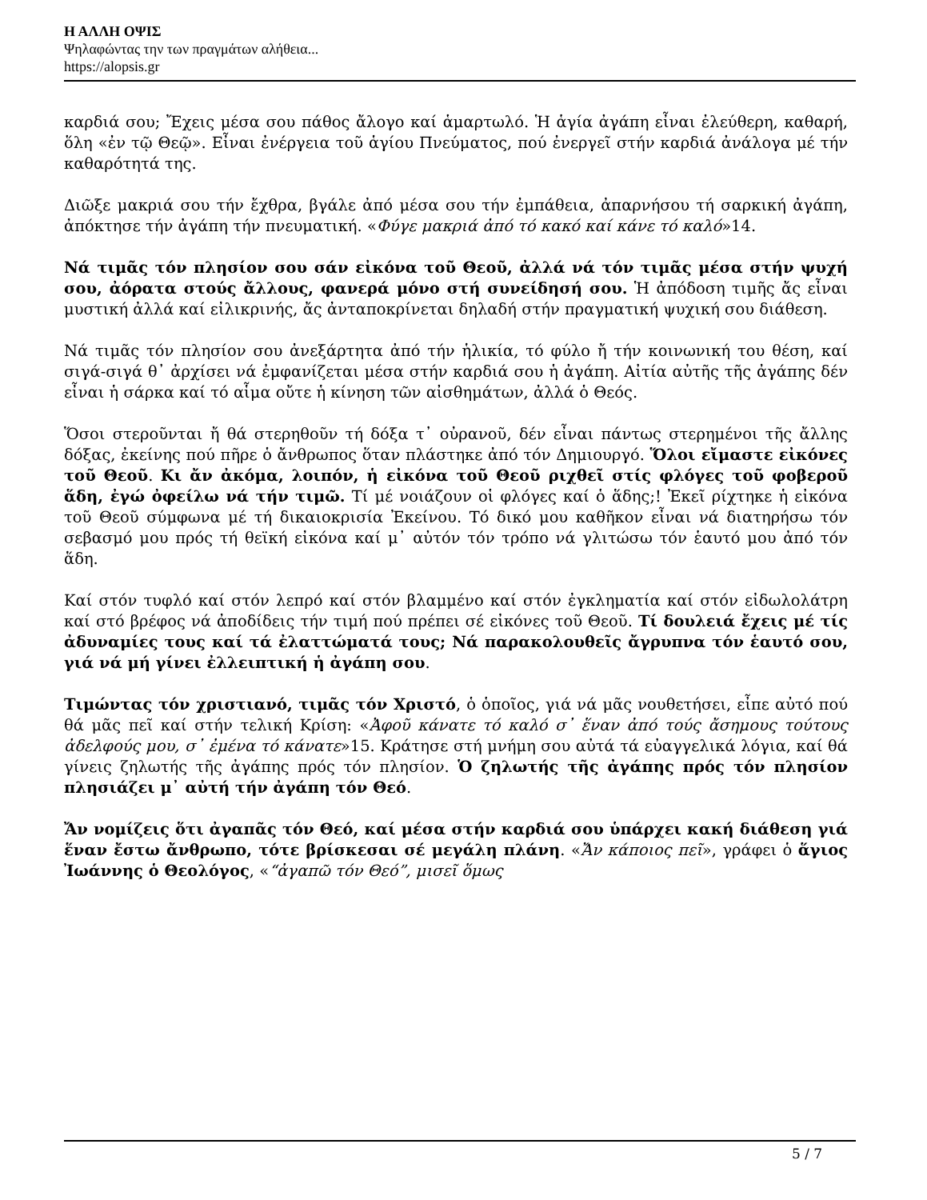Η ΑΛΛΗ ΟΨΙΣ
Ψηλαφώντας την των πραγμάτων αλήθεια...
https://alopsis.gr
καρδιά σου; Ἔχεις μέσα σου πάθος ἄλογο καί ἁμαρτωλό. Ἡ ἁγία ἀγάπη εἶναι ἐλεύθερη, καθαρή, ὅλη «ἐν τῷ Θεῷ». Εἶναι ἐνέργεια τοῦ ἁγίου Πνεύματος, πού ἐνεργεῖ στήν καρδιά ἀνάλογα μέ τήν καθαρότητά της.
Διῶξε μακριά σου τήν ἔχθρα, βγάλε ἀπό μέσα σου τήν ἐμπάθεια, ἀπαρνήσου τή σαρκική ἀγάπη, ἀπόκτησε τήν ἀγάπη τήν πνευματική. «Φύγε μακριά ἀπό τό κακό καί κάνε τό καλό»14.
Νά τιμᾶς τόν πλησίον σου σάν εἰκόνα τοῦ Θεοῦ, ἀλλά νά τόν τιμᾶς μέσα στήν ψυχή σου, ἀόρατα στούς ἄλλους, φανερά μόνο στή συνείδησή σου. Ἡ ἀπόδοση τιμῆς ἄς εἶναι μυστική ἀλλά καί εἰλικρινής, ἄς ἀνταποκρίνεται δηλαδή στήν πραγματική ψυχική σου διάθεση.
Νά τιμᾶς τόν πλησίον σου ἀνεξάρτητα ἀπό τήν ἡλικία, τό φύλο ἤ τήν κοινωνική του θέση, καί σιγά-σιγά θ᾽ ἀρχίσει νά ἐμφανίζεται μέσα στήν καρδιά σου ἡ ἀγάπη. Αἰτία αὐτῆς τῆς ἀγάπης δέν εἶναι ἡ σάρκα καί τό αἷμα οὔτε ἡ κίνηση τῶν αἰσθημάτων, ἀλλά ὁ Θεός.
Ὅσοι στεροῦνται ἤ θά στερηθοῦν τή δόξα τ᾽ οὐρανοῦ, δέν εἶναι πάντως στερημένοι τῆς ἄλλης δόξας, ἐκείνης πού πῆρε ὁ ἄνθρωπος ὅταν πλάστηκε ἀπό τόν Δημιουργό. Ὅλοι εἴμαστε εἰκόνες τοῦ Θεοῦ. Κι ἄν ἀκόμα, λοιπόν, ἡ εἰκόνα τοῦ Θεοῦ ριχθεῖ στίς φλόγες τοῦ φοβεροῦ ἅδη, ἐγώ ὀφείλω νά τήν τιμῶ. Τί μέ νοιάζουν οἱ φλόγες καί ὁ ἅδης;! Ἐκεῖ ρίχτηκε ἡ εἰκόνα τοῦ Θεοῦ σύμφωνα μέ τή δικαιοκρισία Ἐκείνου. Τό δικό μου καθῆκον εἶναι νά διατηρήσω τόν σεβασμό μου πρός τή θεϊκή εἰκόνα καί μ᾽ αὐτόν τόν τρόπο νά γλιτώσω τόν ἑαυτό μου ἀπό τόν ἅδη.
Καί στόν τυφλό καί στόν λεπρό καί στόν βλαμμένο καί στόν ἐγκληματία καί στόν εἰδωλολάτρη καί στό βρέφος νά ἀποδίδεις τήν τιμή πού πρέπει σέ εἰκόνες τοῦ Θεοῦ. Τί δουλειά ἔχεις μέ τίς ἀδυναμίες τους καί τά ἐλαττώματά τους; Νά παρακολουθεῖς ἄγρυπνα τόν ἑαυτό σου, γιά νά μή γίνει ἐλλειπτική ἡ ἀγάπη σου.
Τιμώντας τόν χριστιανό, τιμᾶς τόν Χριστό, ὁ ὁποῖος, γιά νά μᾶς νουθετήσει, εἶπε αὐτό πού θά μᾶς πεῖ καί στήν τελική Κρίση: «Ἀφοῦ κάνατε τό καλό σ᾽ ἕναν ἀπό τούς ἄσημους τούτους ἀδελφούς μου, σ᾽ ἐμένα τό κάνατε»15. Κράτησε στή μνήμη σου αὐτά τά εὐαγγελικά λόγια, καί θά γίνεις ζηλωτής τῆς ἀγάπης πρός τόν πλησίον. Ὁ ζηλωτής τῆς ἀγάπης πρός τόν πλησίον πλησιάζει μ᾽ αὐτή τήν ἀγάπη τόν Θεό.
Ἄν νομίζεις ὅτι ἀγαπᾶς τόν Θεό, καί μέσα στήν καρδιά σου ὑπάρχει κακή διάθεση γιά ἕναν ἔστω ἄνθρωπο, τότε βρίσκεσαι σέ μεγάλη πλάνη. «Ἄν κάποιος πεῖ», γράφει ὁ ἅγιος Ἰωάννης ὁ Θεολόγος, «“ἀγαπῶ τόν Θεό”, μισεῖ ὅμως
5 / 7